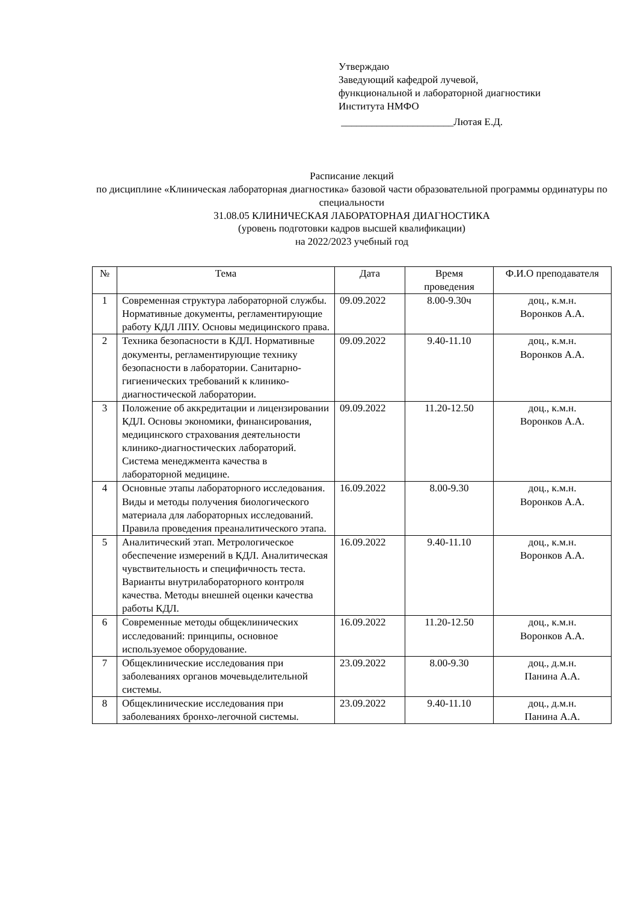Утверждаю
Заведующий кафедрой лучевой,
функциональной и лабораторной диагностики
Института НМФО
______________________Лютая Е.Д.
Расписание лекций
по дисциплине «Клиническая лабораторная диагностика» базовой части образовательной программы ординатуры по специальности
31.08.05 КЛИНИЧЕСКАЯ ЛАБОРАТОРНАЯ ДИАГНОСТИКА
(уровень подготовки кадров высшей квалификации)
на 2022/2023 учебный год
| № | Тема | Дата | Время проведения | Ф.И.О преподавателя |
| --- | --- | --- | --- | --- |
| 1 | Современная структура лабораторной службы. Нормативные документы, регламентирующие работу КДЛ ЛПУ. Основы медицинского права. | 09.09.2022 | 8.00-9.30ч | доц., к.м.н. Воронков А.А. |
| 2 | Техника безопасности в КДЛ. Нормативные документы, регламентирующие технику безопасности в лаборатории. Санитарно-гигиенических требований к клинико-диагностической лаборатории. | 09.09.2022 | 9.40-11.10 | доц., к.м.н. Воронков А.А. |
| 3 | Положение об аккредитации и лицензировании КДЛ. Основы экономики, финансирования, медицинского страхования деятельности клинико-диагностических лабораторий. Система менеджмента качества в лабораторной медицине. | 09.09.2022 | 11.20-12.50 | доц., к.м.н. Воронков А.А. |
| 4 | Основные этапы лабораторного исследования. Виды и методы получения биологического материала для лабораторных исследований. Правила проведения преаналитического этапа. | 16.09.2022 | 8.00-9.30 | доц., к.м.н. Воронков А.А. |
| 5 | Аналитический этап. Метрологическое обеспечение измерений в КДЛ. Аналитическая чувствительность и специфичность теста. Варианты внутрилабораторного контроля качества. Методы внешней оценки качества работы КДЛ. | 16.09.2022 | 9.40-11.10 | доц., к.м.н. Воронков А.А. |
| 6 | Современные методы общеклинических исследований: принципы, основное используемое оборудование. | 16.09.2022 | 11.20-12.50 | доц., к.м.н. Воронков А.А. |
| 7 | Общеклинические исследования при заболеваниях органов мочевыделительной системы. | 23.09.2022 | 8.00-9.30 | доц., д.м.н. Панина А.А. |
| 8 | Общеклинические исследования при заболеваниях бронхо-легочной системы. | 23.09.2022 | 9.40-11.10 | доц., д.м.н. Панина А.А. |